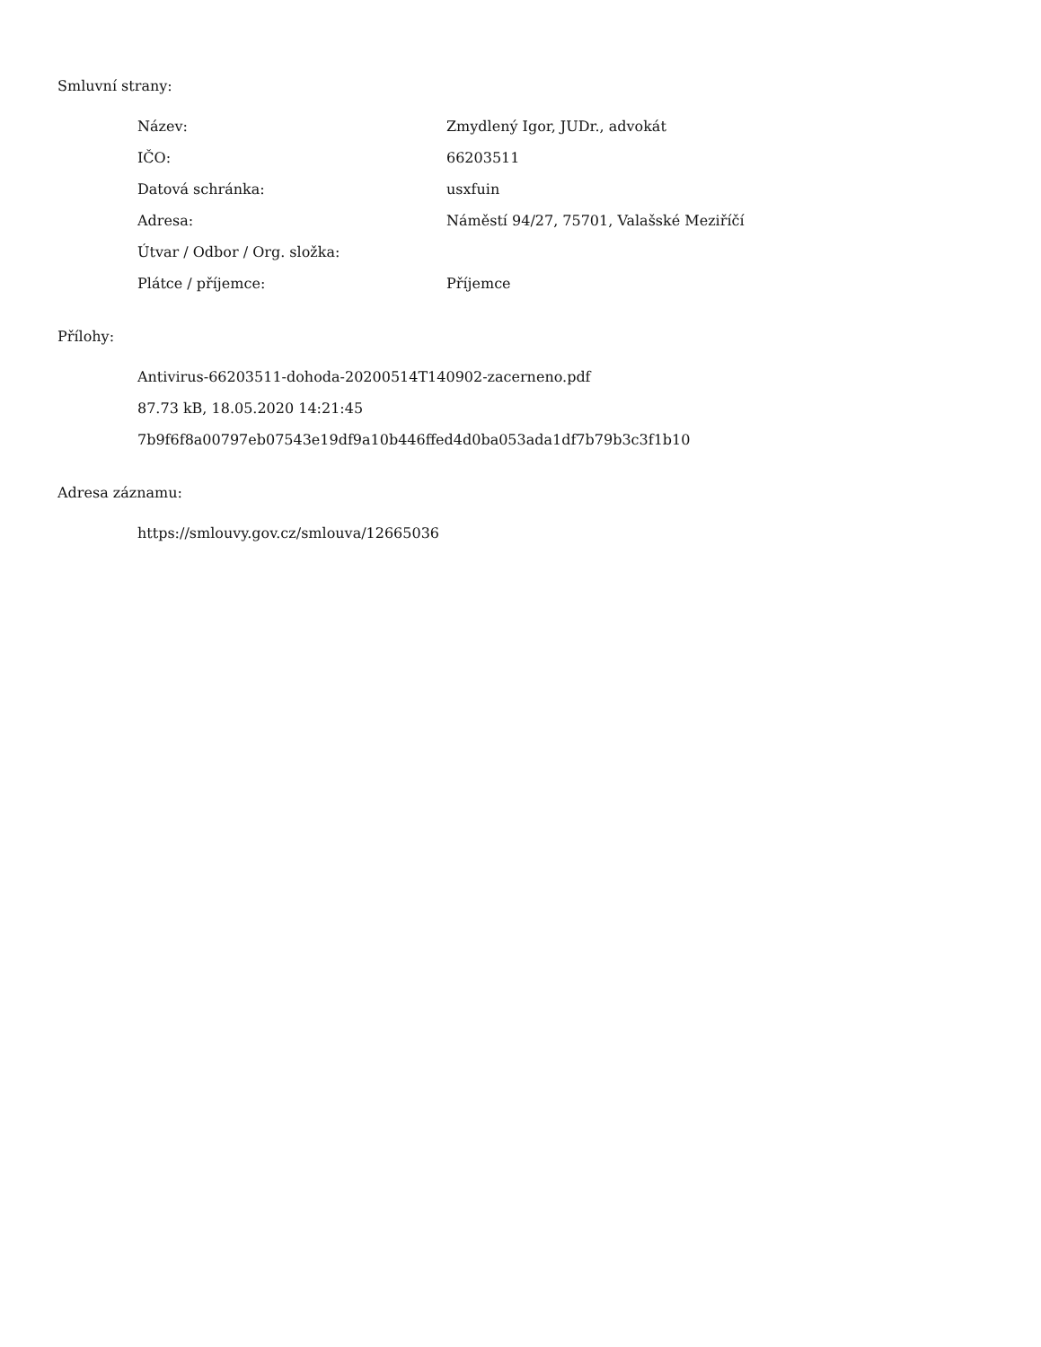Smluvní strany:
| Název: | Zmydlený Igor, JUDr., advokát |
| IČO: | 66203511 |
| Datová schránka: | usxfuin |
| Adresa: | Náměstí 94/27, 75701, Valašské Meziříčí |
| Útvar / Odbor / Org. složka: | |
| Plátce / příjemce: | Příjemce |
Přílohy:
Antivirus-66203511-dohoda-20200514T140902-zacerneno.pdf
87.73 kB, 18.05.2020 14:21:45
7b9f6f8a00797eb07543e19df9a10b446ffed4d0ba053ada1df7b79b3c3f1b10
Adresa záznamu:
https://smlouvy.gov.cz/smlouva/12665036